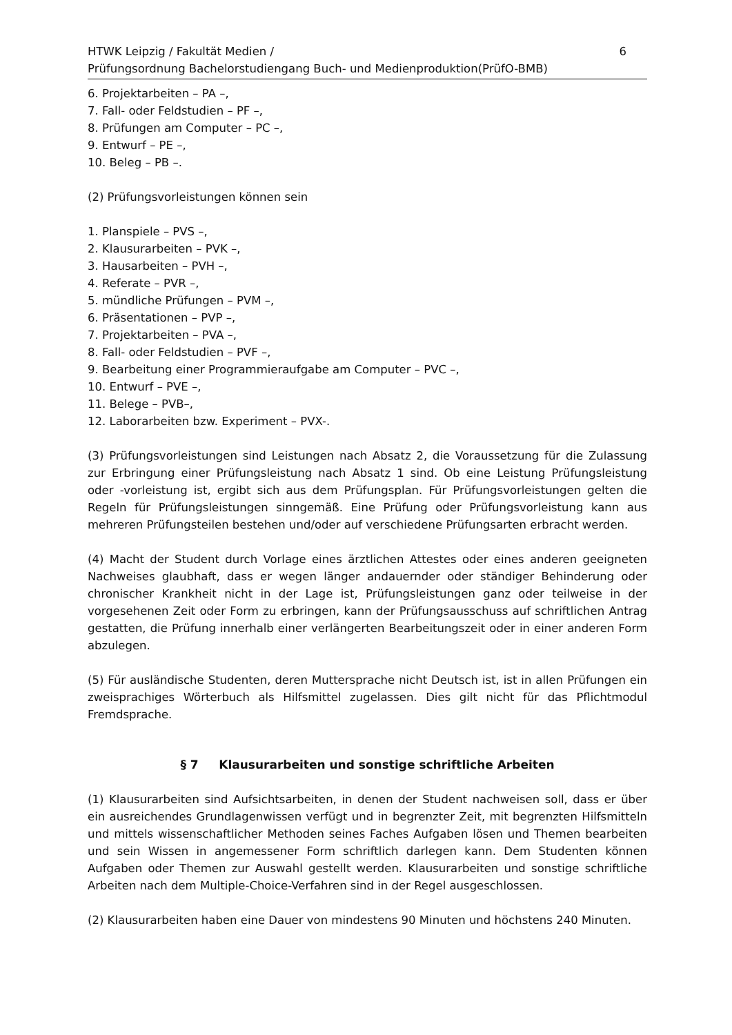HTWK Leipzig / Fakultät Medien /
Prüfungsordnung Bachelorstudiengang Buch- und Medienproduktion(PrüfO-BMB)
6
6. Projektarbeiten – PA –,
7. Fall- oder Feldstudien – PF –,
8. Prüfungen am Computer – PC –,
9. Entwurf – PE –,
10. Beleg – PB –.
(2) Prüfungsvorleistungen können sein
1. Planspiele – PVS –,
2. Klausurarbeiten – PVK –,
3. Hausarbeiten – PVH –,
4. Referate – PVR –,
5. mündliche Prüfungen – PVM –,
6. Präsentationen – PVP –,
7. Projektarbeiten – PVA –,
8. Fall- oder Feldstudien – PVF –,
9. Bearbeitung einer Programmieraufgabe am Computer – PVC –,
10. Entwurf – PVE –,
11. Belege – PVB–,
12. Laborarbeiten bzw. Experiment – PVX-.
(3) Prüfungsvorleistungen sind Leistungen nach Absatz 2, die Voraussetzung für die Zulassung zur Erbringung einer Prüfungsleistung nach Absatz 1 sind. Ob eine Leistung Prüfungsleistung oder -vorleistung ist, ergibt sich aus dem Prüfungsplan. Für Prüfungsvorleistungen gelten die Regeln für Prüfungsleistungen sinngemäß. Eine Prüfung oder Prüfungsvorleistung kann aus mehreren Prüfungsteilen bestehen und/oder auf verschiedene Prüfungsarten erbracht werden.
(4) Macht der Student durch Vorlage eines ärztlichen Attestes oder eines anderen geeigneten Nachweises glaubhaft, dass er wegen länger andauernder oder ständiger Behinderung oder chronischer Krankheit nicht in der Lage ist, Prüfungsleistungen ganz oder teilweise in der vorgesehenen Zeit oder Form zu erbringen, kann der Prüfungsausschuss auf schriftlichen Antrag gestatten, die Prüfung innerhalb einer verlängerten Bearbeitungszeit oder in einer anderen Form abzulegen.
(5) Für ausländische Studenten, deren Muttersprache nicht Deutsch ist, ist in allen Prüfungen ein zweisprachiges Wörterbuch als Hilfsmittel zugelassen. Dies gilt nicht für das Pflichtmodul Fremdsprache.
§ 7 Klausurarbeiten und sonstige schriftliche Arbeiten
(1) Klausurarbeiten sind Aufsichtsarbeiten, in denen der Student nachweisen soll, dass er über ein ausreichendes Grundlagenwissen verfügt und in begrenzter Zeit, mit begrenzten Hilfsmitteln und mittels wissenschaftlicher Methoden seines Faches Aufgaben lösen und Themen bearbeiten und sein Wissen in angemessener Form schriftlich darlegen kann. Dem Studenten können Aufgaben oder Themen zur Auswahl gestellt werden. Klausurarbeiten und sonstige schriftliche Arbeiten nach dem Multiple-Choice-Verfahren sind in der Regel ausgeschlossen.
(2) Klausurarbeiten haben eine Dauer von mindestens 90 Minuten und höchstens 240 Minuten.